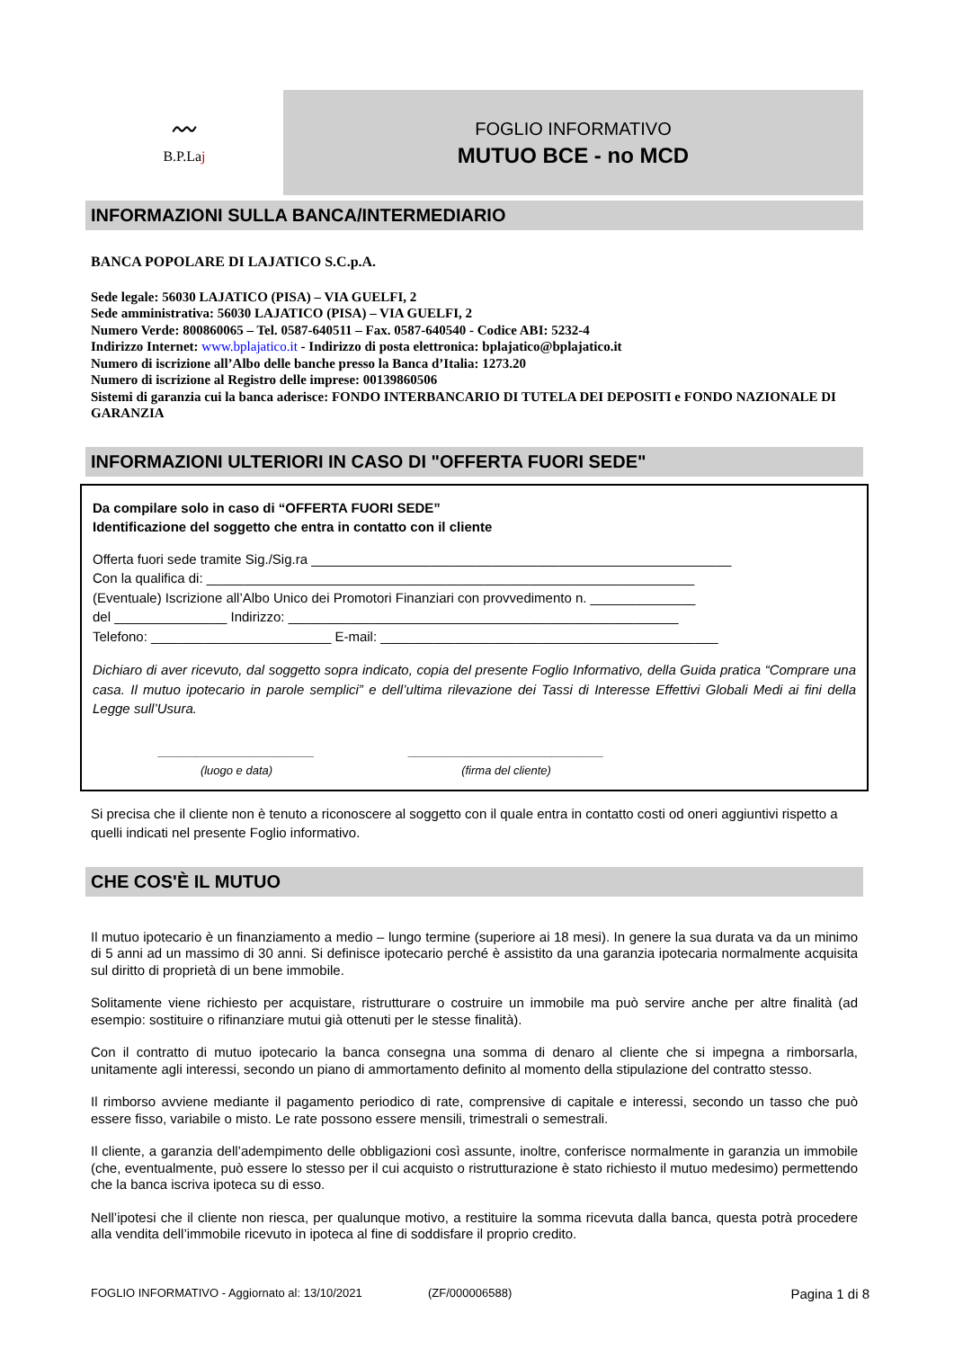〰
B.P.Laj
FOGLIO INFORMATIVO
MUTUO BCE - no MCD
INFORMAZIONI SULLA BANCA/INTERMEDIARIO
BANCA POPOLARE DI LAJATICO S.C.p.A.
Sede legale: 56030 LAJATICO (PISA) – VIA GUELFI, 2
Sede amministrativa: 56030 LAJATICO (PISA) – VIA GUELFI, 2
Numero Verde: 800860065 – Tel. 0587-640511 – Fax. 0587-640540 - Codice ABI: 5232-4
Indirizzo Internet: www.bplajatico.it - Indirizzo di posta elettronica: bplajatico@bplajatico.it
Numero di iscrizione all’Albo delle banche presso la Banca d’Italia: 1273.20
Numero di iscrizione al Registro delle imprese: 00139860506
Sistemi di garanzia cui la banca aderisce: FONDO INTERBANCARIO DI TUTELA DEI DEPOSITI e FONDO NAZIONALE DI GARANZIA
INFORMAZIONI ULTERIORI IN CASO DI "OFFERTA FUORI SEDE"
Da compilare solo in caso di “OFFERTA FUORI SEDE”
Identificazione del soggetto che entra in contatto con il cliente
Offerta fuori sede tramite Sig./Sig.ra ________________________________________________________
Con la qualifica di: _________________________________________________________________
(Eventuale) Iscrizione all’Albo Unico dei Promotori Finanziari con provvedimento n. ______________
del _______________ Indirizzo: ____________________________________________________
Telefono: ________________________ E-mail: _____________________________________________
Dichiaro di aver ricevuto, dal soggetto sopra indicato, copia del presente Foglio Informativo, della Guida pratica “Comprare una casa. Il mutuo ipotecario in parole semplici” e dell’ultima rilevazione dei Tassi di Interesse Effettivi Globali Medi ai fini della Legge sull’Usura.
________________________
(luogo e data) ______________________________
(firma del cliente)
Si precisa che il cliente non è tenuto a riconoscere al soggetto con il quale entra in contatto costi od oneri aggiuntivi rispetto a quelli indicati nel presente Foglio informativo.
CHE COS'È IL MUTUO
Il mutuo ipotecario è un finanziamento a medio – lungo termine (superiore ai 18 mesi). In genere la sua durata va da un minimo di 5 anni ad un massimo di 30 anni. Si definisce ipotecario perché è assistito da una garanzia ipotecaria normalmente acquisita sul diritto di proprietà di un bene immobile.
Solitamente viene richiesto per acquistare, ristrutturare o costruire un immobile ma può servire anche per altre finalità (ad esempio: sostituire o rifinanziare mutui già ottenuti per le stesse finalità).
Con il contratto di mutuo ipotecario la banca consegna una somma di denaro al cliente che si impegna a rimborsarla, unitamente agli interessi, secondo un piano di ammortamento definito al momento della stipulazione del contratto stesso.
Il rimborso avviene mediante il pagamento periodico di rate, comprensive di capitale e interessi, secondo un tasso che può essere fisso, variabile o misto. Le rate possono essere mensili, trimestrali o semestrali.
Il cliente, a garanzia dell’adempimento delle obbligazioni così assunte, inoltre, conferisce normalmente in garanzia un immobile (che, eventualmente, può essere lo stesso per il cui acquisto o ristrutturazione è stato richiesto il mutuo medesimo) permettendo che la banca iscriva ipoteca su di esso.
Nell’ipotesi che il cliente non riesca, per qualunque motivo, a restituire la somma ricevuta dalla banca, questa potrà procedere alla vendita dell’immobile ricevuto in ipoteca al fine di soddisfare il proprio credito.
FOGLIO INFORMATIVO - Aggiornato al: 13/10/2021 (ZF/000006588) Pagina 1 di 8